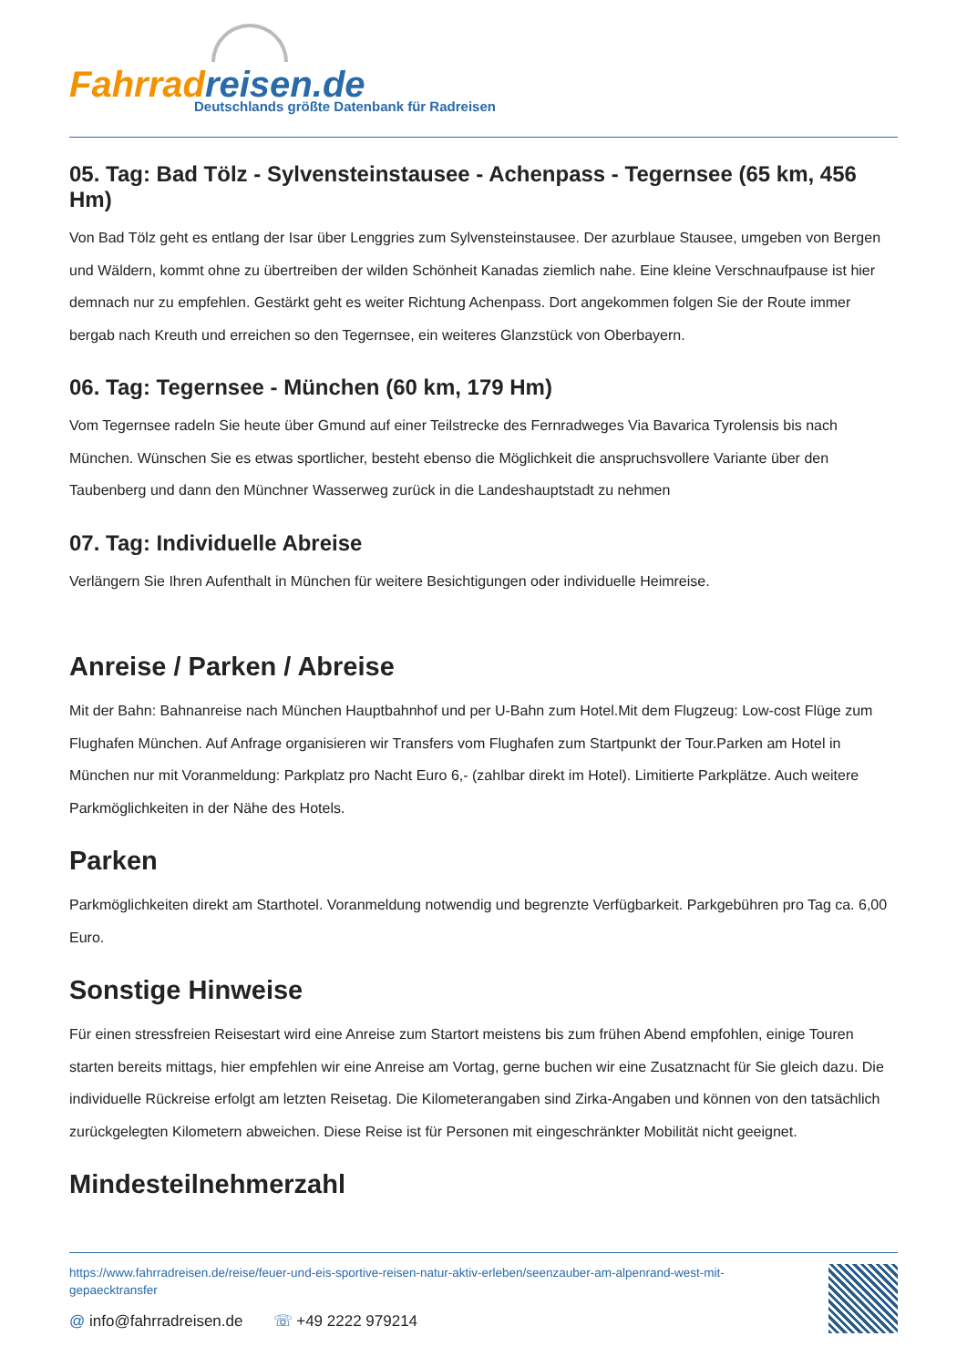Fahrradreisen.de
Deutschlands größte Datenbank für Radreisen
05. Tag: Bad Tölz - Sylvensteinstausee - Achenpass - Tegernsee (65 km, 456 Hm)
Von Bad Tölz geht es entlang der Isar über Lenggries zum Sylvensteinstausee. Der azurblaue Stausee, umgeben von Bergen und Wäldern, kommt ohne zu übertreiben der wilden Schönheit Kanadas ziemlich nahe. Eine kleine Verschnaufpause ist hier demnach nur zu empfehlen. Gestärkt geht es weiter Richtung Achenpass. Dort angekommen folgen Sie der Route immer bergab nach Kreuth und erreichen so den Tegernsee, ein weiteres Glanzstück von Oberbayern.
06. Tag: Tegernsee - München (60 km, 179 Hm)
Vom Tegernsee radeln Sie heute über Gmund auf einer Teilstrecke des Fernradweges Via Bavarica Tyrolensis bis nach München. Wünschen Sie es etwas sportlicher, besteht ebenso die Möglichkeit die anspruchsvollere Variante über den Taubenberg und dann den Münchner Wasserweg zurück in die Landeshauptstadt zu nehmen
07. Tag: Individuelle Abreise
Verlängern Sie Ihren Aufenthalt in München für weitere Besichtigungen oder individuelle Heimreise.
Anreise / Parken / Abreise
Mit der Bahn: Bahnanreise nach München Hauptbahnhof und per U-Bahn zum Hotel.Mit dem Flugzeug: Low-cost Flüge zum Flughafen München. Auf Anfrage organisieren wir Transfers vom Flughafen zum Startpunkt der Tour.Parken am Hotel in München nur mit Voranmeldung: Parkplatz pro Nacht Euro 6,- (zahlbar direkt im Hotel). Limitierte Parkplätze. Auch weitere Parkmöglichkeiten in der Nähe des Hotels.
Parken
Parkmöglichkeiten direkt am Starthotel. Voranmeldung notwendig und begrenzte Verfügbarkeit. Parkgebühren pro Tag ca. 6,00 Euro.
Sonstige Hinweise
Für einen stressfreien Reisestart wird eine Anreise zum Startort meistens bis zum frühen Abend empfohlen, einige Touren starten bereits mittags, hier empfehlen wir eine Anreise am Vortag, gerne buchen wir eine Zusatznacht für Sie gleich dazu. Die individuelle Rückreise erfolgt am letzten Reisetag. Die Kilometerangaben sind Zirka-Angaben und können von den tatsächlich zurückgelegten Kilometern abweichen. Diese Reise ist für Personen mit eingeschränkter Mobilität nicht geeignet.
Mindesteilnehmerzahl
https://www.fahrradreisen.de/reise/feuer-und-eis-sportive-reisen-natur-aktiv-erleben/seenzauber-am-alpenrand-west-mit-gepaecktransfer
@ info@fahrradreisen.de ☏ +49 2222 979214